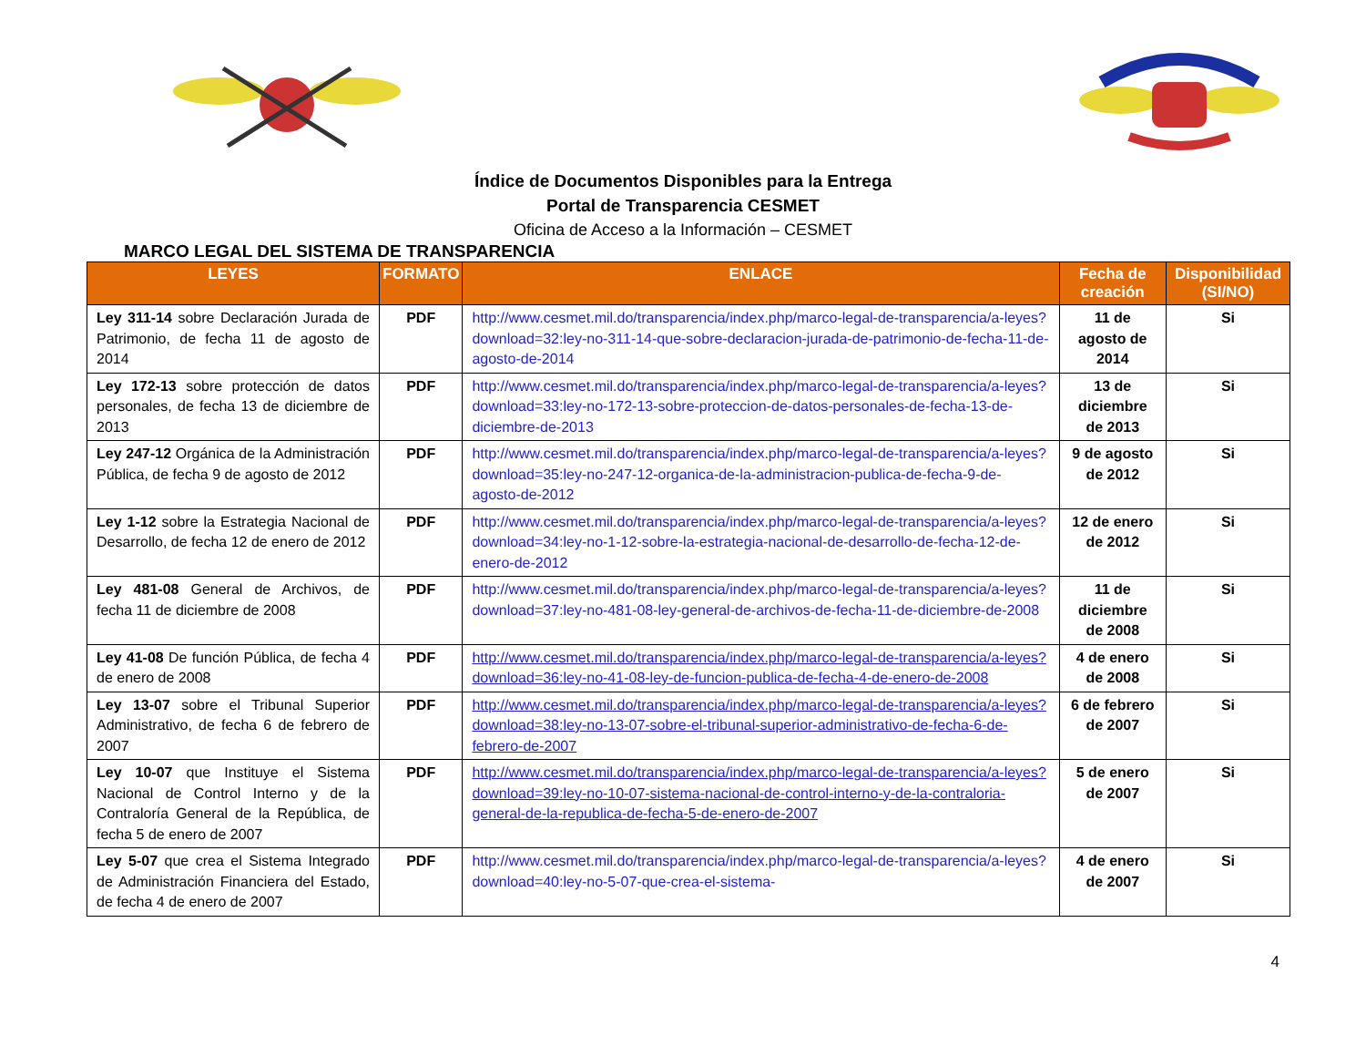Índice de Documentos Disponibles para la Entrega
Portal de Transparencia CESMET
Oficina de Acceso a la Información – CESMET
MARCO LEGAL DEL SISTEMA DE TRANSPARENCIA
| LEYES | FORMATO | ENLACE | Fecha de creación | Disponibilidad (SI/NO) |
| --- | --- | --- | --- | --- |
| Ley 311-14 sobre Declaración Jurada de Patrimonio, de fecha 11 de agosto de 2014 | PDF | http://www.cesmet.mil.do/transparencia/index.php/marco-legal-de-transparencia/a-leyes?download=32:ley-no-311-14-que-sobre-declaracion-jurada-de-patrimonio-de-fecha-11-de-agosto-de-2014 | 11 de agosto de 2014 | Si |
| Ley 172-13 sobre protección de datos personales, de fecha 13 de diciembre de 2013 | PDF | http://www.cesmet.mil.do/transparencia/index.php/marco-legal-de-transparencia/a-leyes?download=33:ley-no-172-13-sobre-proteccion-de-datos-personales-de-fecha-13-de-diciembre-de-2013 | 13 de diciembre de 2013 | Si |
| Ley 247-12 Orgánica de la Administración Pública, de fecha 9 de agosto de 2012 | PDF | http://www.cesmet.mil.do/transparencia/index.php/marco-legal-de-transparencia/a-leyes?download=35:ley-no-247-12-organica-de-la-administracion-publica-de-fecha-9-de-agosto-de-2012 | 9 de agosto de 2012 | Si |
| Ley 1-12 sobre la Estrategia Nacional de Desarrollo, de fecha 12 de enero de 2012 | PDF | http://www.cesmet.mil.do/transparencia/index.php/marco-legal-de-transparencia/a-leyes?download=34:ley-no-1-12-sobre-la-estrategia-nacional-de-desarrollo-de-fecha-12-de-enero-de-2012 | 12 de enero de 2012 | Si |
| Ley 481-08 General de Archivos, de fecha 11 de diciembre de 2008 | PDF | http://www.cesmet.mil.do/transparencia/index.php/marco-legal-de-transparencia/a-leyes?download=37:ley-no-481-08-ley-general-de-archivos-de-fecha-11-de-diciembre-de-2008 | 11 de diciembre de 2008 | Si |
| Ley 41-08 De función Pública, de fecha 4 de enero de 2008 | PDF | http://www.cesmet.mil.do/transparencia/index.php/marco-legal-de-transparencia/a-leyes?download=36:ley-no-41-08-ley-de-funcion-publica-de-fecha-4-de-enero-de-2008 | 4 de enero de 2008 | Si |
| Ley 13-07 sobre el Tribunal Superior Administrativo, de fecha 6 de febrero de 2007 | PDF | http://www.cesmet.mil.do/transparencia/index.php/marco-legal-de-transparencia/a-leyes?download=38:ley-no-13-07-sobre-el-tribunal-superior-administrativo-de-fecha-6-de-febrero-de-2007 | 6 de febrero de 2007 | Si |
| Ley 10-07 que Instituye el Sistema Nacional de Control Interno y de la Contraloría General de la República, de fecha 5 de enero de 2007 | PDF | http://www.cesmet.mil.do/transparencia/index.php/marco-legal-de-transparencia/a-leyes?download=39:ley-no-10-07-sistema-nacional-de-control-interno-y-de-la-contraloria-general-de-la-republica-de-fecha-5-de-enero-de-2007 | 5 de enero de 2007 | Si |
| Ley 5-07 que crea el Sistema Integrado de Administración Financiera del Estado, de fecha 4 de enero de 2007 | PDF | http://www.cesmet.mil.do/transparencia/index.php/marco-legal-de-transparencia/a-leyes?download=40:ley-no-5-07-que-crea-el-sistema- | 4 de enero de 2007 | Si |
4